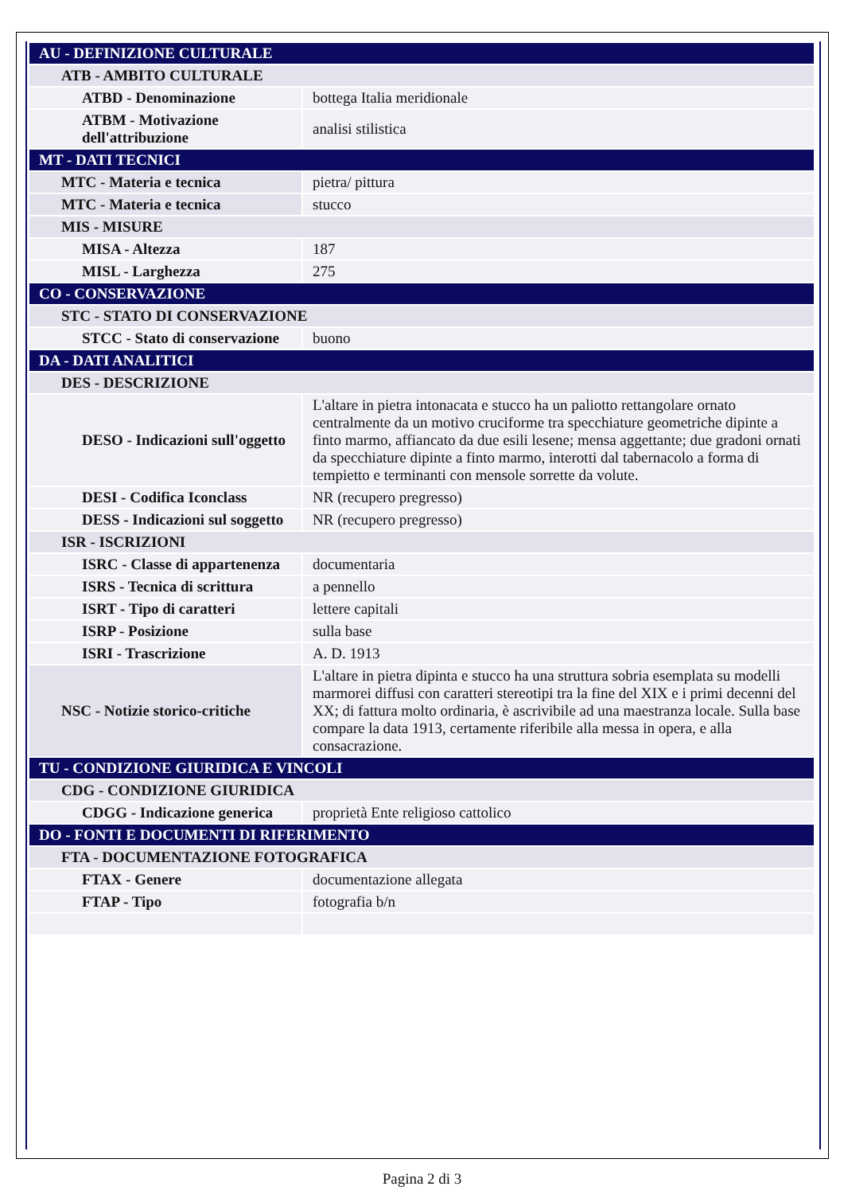| AU - DEFINIZIONE CULTURALE | |
| ATB - AMBITO CULTURALE | |
| ATBD - Denominazione | bottega Italia meridionale |
| ATBM - Motivazione dell'attribuzione | analisi stilistica |
| MT - DATI TECNICI | |
| MTC - Materia e tecnica | pietra/ pittura |
| MTC - Materia e tecnica | stucco |
| MIS - MISURE | |
| MISA - Altezza | 187 |
| MISL - Larghezza | 275 |
| CO - CONSERVAZIONE | |
| STC - STATO DI CONSERVAZIONE | |
| STCC - Stato di conservazione | buono |
| DA - DATI ANALITICI | |
| DES - DESCRIZIONE | |
| DESO - Indicazioni sull'oggetto | L'altare in pietra intonacata e stucco ha un paliotto rettangolare ornato centralmente da un motivo cruciforme tra specchiature geometriche dipinte a finto marmo, affiancato da due esili lesene; mensa aggettante; due gradoni ornati da specchiature dipinte a finto marmo, interotti dal tabernacolo a forma di tempietto e terminanti con mensole sorrette da volute. |
| DESI - Codifica Iconclass | NR (recupero pregresso) |
| DESS - Indicazioni sul soggetto | NR (recupero pregresso) |
| ISR - ISCRIZIONI | |
| ISRC - Classe di appartenenza | documentaria |
| ISRS - Tecnica di scrittura | a pennello |
| ISRT - Tipo di caratteri | lettere capitali |
| ISRP - Posizione | sulla base |
| ISRI - Trascrizione | A. D. 1913 |
| NSC - Notizie storico-critiche | L'altare in pietra dipinta e stucco ha una struttura sobria esemplata su modelli marmorei diffusi con caratteri stereotipi tra la fine del XIX e i primi decenni del XX; di fattura molto ordinaria, è ascrivibile ad una maestranza locale. Sulla base compare la data 1913, certamente riferibile alla messa in opera, e alla consacrazione. |
| TU - CONDIZIONE GIURIDICA E VINCOLI | |
| CDG - CONDIZIONE GIURIDICA | |
| CDGG - Indicazione generica | proprietà Ente religioso cattolico |
| DO - FONTI E DOCUMENTI DI RIFERIMENTO | |
| FTA - DOCUMENTAZIONE FOTOGRAFICA | |
| FTAX - Genere | documentazione allegata |
| FTAP - Tipo | fotografia b/n |
Pagina 2 di 3